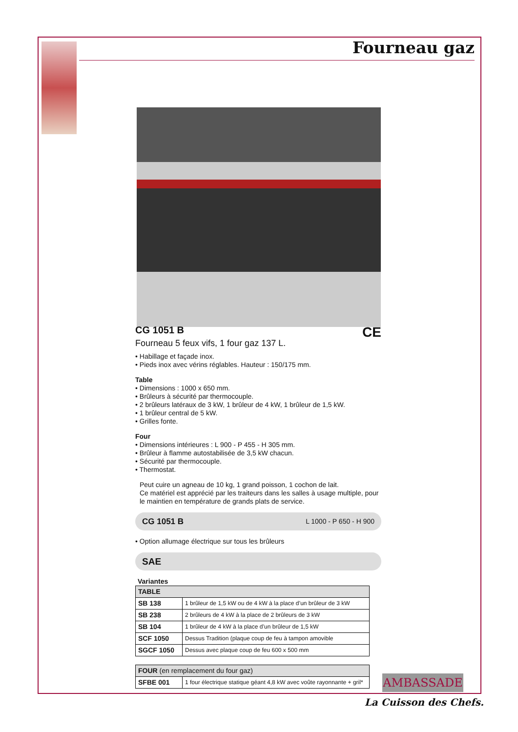Fourneau gaz
CE
CG 1051 B
Fourneau 5 feux vifs, 1 four gaz 137 L.
• Habillage et façade inox.
• Pieds inox avec vérins réglables. Hauteur : 150/175 mm.
Table
• Dimensions : 1000 x 650 mm.
• Brûleurs à sécurité par thermocouple.
• 2 brûleurs latéraux de 3 kW, 1 brûleur de 4 kW, 1 brûleur de 1,5 kW.
• 1 brûleur central de 5 kW.
• Grilles fonte.
Four
• Dimensions intérieures : L 900 - P 455 - H 305 mm.
• Brûleur à flamme autostabilisée de 3,5 kW chacun.
• Sécurité par thermocouple.
• Thermostat.
Peut cuire un agneau de 10 kg, 1 grand poisson, 1 cochon de lait.
Ce matériel est apprécié par les traiteurs dans les salles à usage multiple, pour le maintien en température de grands plats de service.
CG 1051 B L 1000 - P 650 - H 900
• Option allumage électrique sur tous les brûleurs
SAE
Variantes
| TABLE | |
| --- | --- |
| SB 138 | 1 brûleur de 1,5 kW ou de 4 kW à la place d’un brûleur de 3 kW |
| SB 238 | 2 brûleurs de 4 kW à la place de 2 brûleurs de 3 kW |
| SB 104 | 1 brûleur de 4 kW à la place d’un brûleur de 1,5 kW |
| SCF 1050 | Dessus Tradition (plaque coup de feu à tampon amovible |
| SGCF 1050 | Dessus avec plaque coup de feu 600 x 500 mm |
| FOUR (en remplacement du four gaz) | |
| --- | --- |
| SFBE 001 | 1 four électrique statique géant 4,8 kW avec voûte rayonnante + gril* |
AMBASSADE
La Cuisson des Chefs.